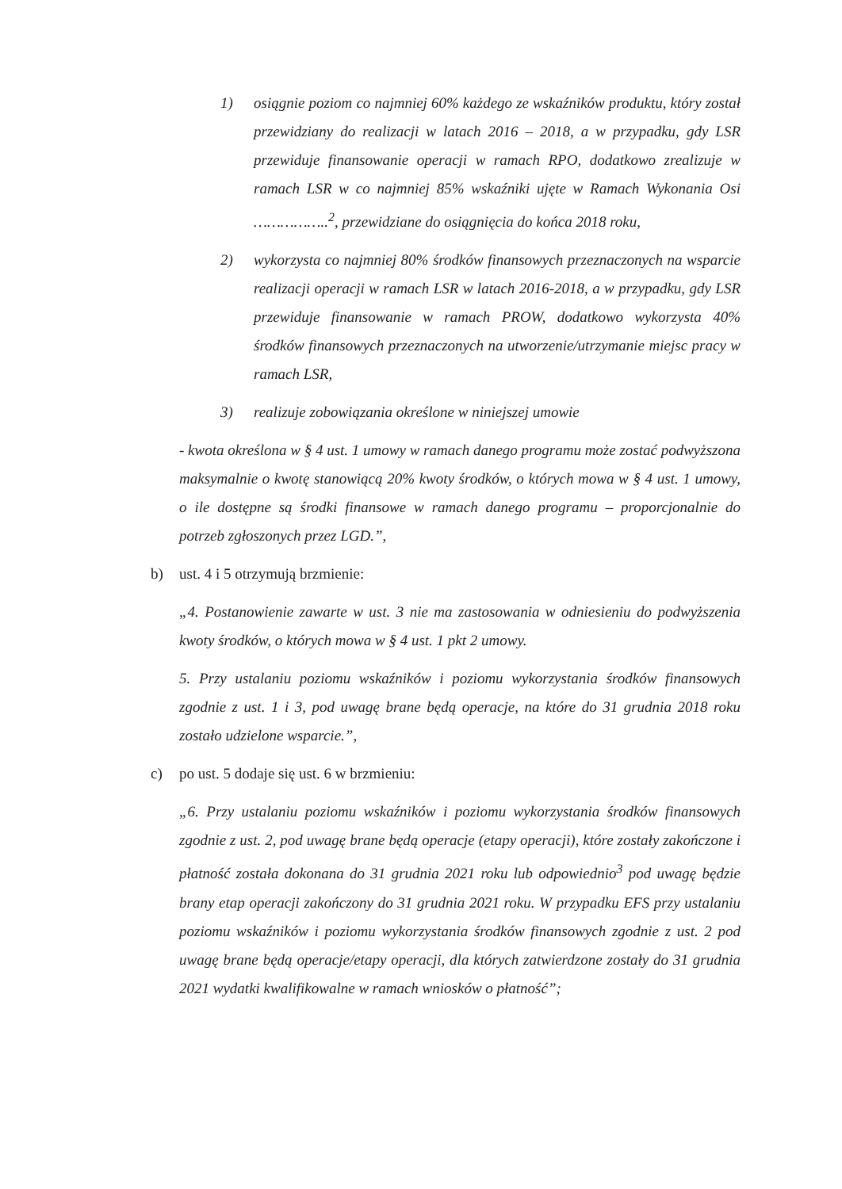1) osiągnie poziom co najmniej 60% każdego ze wskaźników produktu, który został przewidziany do realizacji w latach 2016 – 2018, a w przypadku, gdy LSR przewiduje finansowanie operacji w ramach RPO, dodatkowo zrealizuje w ramach LSR w co najmniej 85% wskaźniki ujęte w Ramach Wykonania Osi ……………..<sup>2</sup>, przewidziane do osiągnięcia do końca 2018 roku,
2) wykorzysta co najmniej 80% środków finansowych przeznaczonych na wsparcie realizacji operacji w ramach LSR w latach 2016-2018, a w przypadku, gdy LSR przewiduje finansowanie w ramach PROW, dodatkowo wykorzysta 40% środków finansowych przeznaczonych na utworzenie/utrzymanie miejsc pracy w ramach LSR,
3) realizuje zobowiązania określone w niniejszej umowie
- kwota określona w § 4 ust. 1 umowy w ramach danego programu może zostać podwyższona maksymalnie o kwotę stanowiącą 20% kwoty środków, o których mowa w § 4 ust. 1 umowy, o ile dostępne są środki finansowe w ramach danego programu – proporcjonalnie do potrzeb zgłoszonych przez LGD.”,
b) ust. 4 i 5 otrzymują brzmienie:
„4. Postanowienie zawarte w ust. 3 nie ma zastosowania w odniesieniu do podwyższenia kwoty środków, o których mowa w § 4 ust. 1 pkt 2 umowy.
5. Przy ustalaniu poziomu wskaźników i poziomu wykorzystania środków finansowych zgodnie z ust. 1 i 3, pod uwagę brane będą operacje, na które do 31 grudnia 2018 roku zostało udzielone wsparcie.”,
c) po ust. 5 dodaje się ust. 6 w brzmieniu:
„6. Przy ustalaniu poziomu wskaźników i poziomu wykorzystania środków finansowych zgodnie z ust. 2, pod uwagę brane będą operacje (etapy operacji), które zostały zakończone i płatność została dokonana do 31 grudnia 2021 roku lub odpowiednio<sup>3</sup> pod uwagę będzie brany etap operacji zakończony do 31 grudnia 2021 roku. W przypadku EFS przy ustalaniu poziomu wskaźników i poziomu wykorzystania środków finansowych zgodnie z ust. 2 pod uwagę brane będą operacje/etapy operacji, dla których zatwierdzone zostały do 31 grudnia 2021 wydatki kwalifikowalne w ramach wniosków o płatność”;